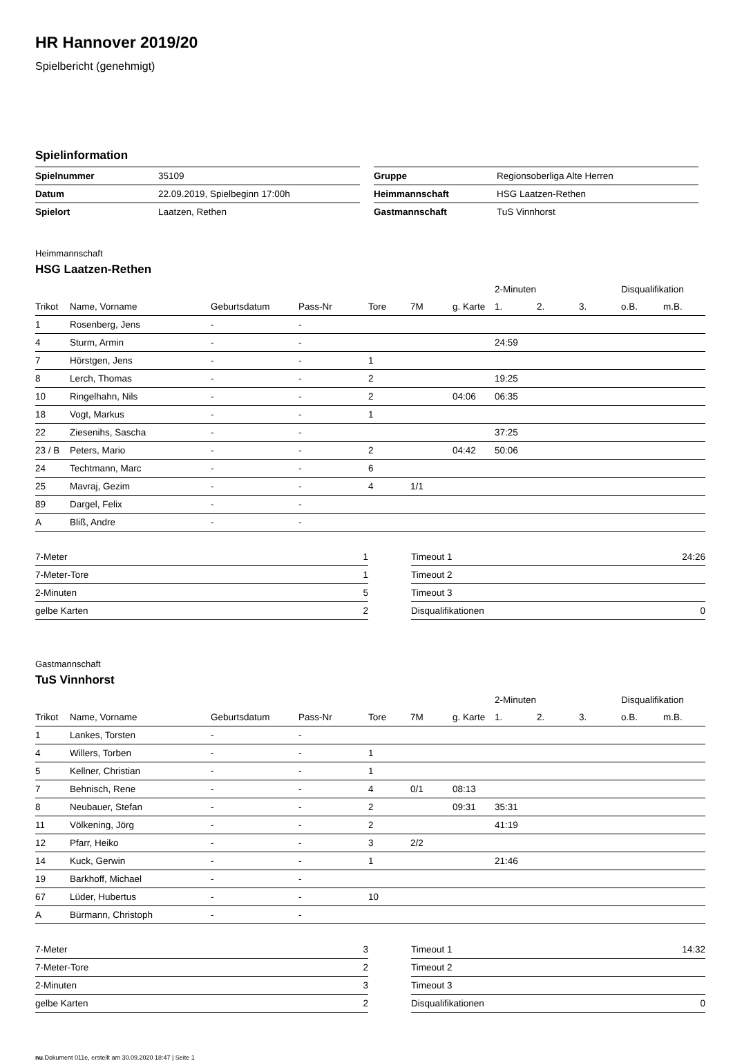HR Hannover 2019/20
Spielbericht (genehmigt)
Spielinformation
| Spielnummer | 35109 |
| Datum | 22.09.2019, Spielbeginn 17:00h |
| Spielort | Laatzen, Rethen |
| Gruppe | Regionsoberliga Alte Herren |
| Heimmannschaft | HSG Laatzen-Rethen |
| Gastmannschaft | TuS Vinnhorst |
Heimmannschaft
HSG Laatzen-Rethen
| | | | | | | | 2-Minuten | | | Disqualifikation | |
| --- | --- | --- | --- | --- | --- | --- | --- | --- | --- | --- | --- |
| Trikot | Name, Vorname | Geburtsdatum | Pass-Nr | Tore | 7M | g. Karte | 1. | 2. | 3. | o.B. | m.B. |
| 1 | Rosenberg, Jens | - | - | | | | | | | | |
| 4 | Sturm, Armin | - | - | | | | 24:59 | | | | |
| 7 | Hörstgen, Jens | - | - | 1 | | | | | | | |
| 8 | Lerch, Thomas | - | - | 2 | | | 19:25 | | | | |
| 10 | Ringelhahn, Nils | - | - | 2 | | 04:06 | 06:35 | | | | |
| 18 | Vogt, Markus | - | - | 1 | | | | | | | |
| 22 | Ziesenihs, Sascha | - | - | | | | 37:25 | | | | |
| 23 / B | Peters, Mario | - | - | 2 | | 04:42 | 50:06 | | | | |
| 24 | Techtmann, Marc | - | - | 6 | | | | | | | |
| 25 | Mavraj, Gezim | - | - | 4 | 1/1 | | | | | | |
| 89 | Dargel, Felix | - | - | | | | | | | | |
| A | Bliß, Andre | - | - | | | | | | | | |
| 7-Meter | 1 |
| 7-Meter-Tore | 1 |
| 2-Minuten | 5 |
| gelbe Karten | 2 |
| Timeout 1 | 24:26 |
| Timeout 2 | |
| Timeout 3 | |
| Disqualifikationen | 0 |
Gastmannschaft
TuS Vinnhorst
| | | | | | | | 2-Minuten | | | Disqualifikation | |
| --- | --- | --- | --- | --- | --- | --- | --- | --- | --- | --- | --- |
| Trikot | Name, Vorname | Geburtsdatum | Pass-Nr | Tore | 7M | g. Karte | 1. | 2. | 3. | o.B. | m.B. |
| 1 | Lankes, Torsten | - | - | | | | | | | | |
| 4 | Willers, Torben | - | - | 1 | | | | | | | |
| 5 | Kellner, Christian | - | - | 1 | | | | | | | |
| 7 | Behnisch, Rene | - | - | 4 | 0/1 | 08:13 | | | | | |
| 8 | Neubauer, Stefan | - | - | 2 | | 09:31 | 35:31 | | | | |
| 11 | Völkening, Jörg | - | - | 2 | | | 41:19 | | | | |
| 12 | Pfarr, Heiko | - | - | 3 | 2/2 | | | | | | |
| 14 | Kuck, Gerwin | - | - | 1 | | | 21:46 | | | | |
| 19 | Barkhoff, Michael | - | - | | | | | | | | |
| 67 | Lüder, Hubertus | - | - | 10 | | | | | | | |
| A | Bürmann, Christoph | - | - | | | | | | | | |
| 7-Meter | 3 |
| 7-Meter-Tore | 2 |
| 2-Minuten | 3 |
| gelbe Karten | 2 |
| Timeout 1 | 14:32 |
| Timeout 2 | |
| Timeout 3 | |
| Disqualifikationen | 0 |
nu.Dokument 011e, erstellt am 30.09.2020 18:47 | Seite 1